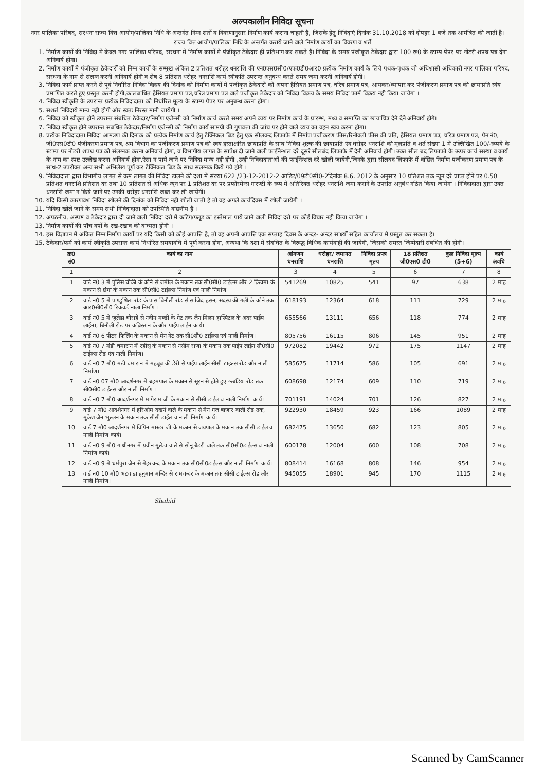अल्पकालीन निविदा सूचना
नगर पालिका परिषद, सरधना राज्य वित्त आयोग/पालिका निधि के अन्तर्गत निम्न शर्तो व विवरणानुसार निर्माण कार्य कराना चाहती है, जिसके हेतु निविदाएं दिनांक 31.10.2018 को दोपहर 1 बजे तक आमंत्रित की जाती है।
राज्य वित्त आयोग/पालिका निधि के अन्तर्गत कराये जाने वाले निर्माण कार्यो का विवरण व शर्तें
1. निर्माण कार्यो की निविदा मे केवल नगर पालिका परिषद, सरधना में निर्माण कार्यो मे पंजीकृत ठेकेदार ही प्रतिभाग कर सकते है। निविदा के समय पंजीकृत ठेकेदार द्वारा 100 रू0 के स्टाम्प पेपर पर नोटरी शपथ पत्र देना अनिवार्य होगा।
2. निर्माण कार्यो मे पंजीकृत ठेकेदारों को निम्न कार्यो के सम्मुख अंकित 2 प्रतिशत धरोहर धनराशि की एन0एस0सी0/एफ0डी0आर0 प्रत्येक निर्माण कार्य के लिये पृथक-पृथक जो अधिशासी अधिकारी नगर पालिका परिषद, सरधना के नाम से संलग्न करनी अनिवार्य होगी व शेष 8 प्रतिशत धरोहर धनराशि कार्य स्वीकृति उपरान्त अनुबन्ध करते समय जमा करनी अनिवार्य होगी।
3. निविदा फार्म प्राप्त करने से पूर्व निर्धारित निविदा विक्रय की दिनांक को निर्माण कार्यो मे पंजीकृत ठेकेदारों को अपना हैसियत प्रमाण पत्र, चरित्र प्रमाण पत्र, आयकर/व्यापार कर पंजीकरण प्रमाण पत्र की छायाप्रति स्वंय प्रमाणित करते हुए प्रस्तुत करनी होगी,कालबाधित हैसियत प्रमाण पत्र,चरित्र प्रमाण पत्र वाले पंजीकृत ठेकेदार को निविदा विक्रय के समय निविदा फार्म विक्रय नही किया जायेगा ।
4. निविदा स्वीकृति के उपरान्त प्रत्येक निविदादाता को निर्धारित मूल्य के स्टाम्प पेपर पर अनुबन्ध करना होगा।
5. सशर्त निविदाये मान्य नही होगी और स्वतः निरस्त मानी जायेगी ।
6. निविदा को स्वीकृत होने उपरान्त संबंधित ठेकेदार/निर्माण एजेन्सी को निर्माण कार्य करते समय अपने व्यय पर निर्माण कार्य के प्रारम्भ, मध्य व समाप्ति का छायाचित्र देने देने अनिवार्य होगे।
7. निविदा स्वीकृत होने उपरान्त संबधित ठेकेदार/निर्माण एजेन्सी को निर्माण कार्य सामग्री की गुणवत्ता की जांच पर होने वाले व्यय का वहन स्वंय करना होगा।
8. प्रत्येक निविदादाता निविदा आमंत्रण की दिनांक को प्रत्येक निर्माण कार्य हेतु टैक्निकल बिड हेतु एक सीलवन्द लिफाफे में निर्माण पंजीकरण फीस/रिनोवली फीस की प्रति, हैसियत प्रमाण पत्र, चरित्र प्रमाण पत्र, पैन नं0, जी0एस0टी0 पंजीकरण प्रमाण पत्र, श्रम विभाग का पंजीकरण प्रमाण पत्र की स्वय हस्ताक्षरित छायाप्रति के साथ निविदा शुल्क की छायाप्रति एंव धरोहर धनराशि की मूलप्रति व शर्त संख्या 1 में उल्लिखित 100/-रूपये के स्टाम्प पर नोटरी शपथ पत्र को संलग्नक करना अनिवार्य होगा, व विभागीय लागत के सापेक्ष दी जाने वाली फाईनेन्शल दरे दूसरे सीलबंद लिफाफे में देनी अनिवार्य होगी। उक्त सील बंद लिफाफो के ऊपर कार्य सख्या व कार्य के नाम का स्पष्ट उल्लेख करना अनिवार्य होगा,ऐसा न पाये जाने पर निविदा मान्य नही होगी ,उन्ही निविदादाताओं की फाईनेन्शल दरे खोली जायेगी,जिनके द्वारा सीलबंद लिफाफे में वांछित निर्माण पंजीकरण प्रमाण पत्र के साथ-2 उपरोक्त अन्य सभी अभिलेख पूर्ण कर टैक्निकल बिड के साथ संलग्नक किये गये होगे ।
9. निविदादाता द्वारा विभागीय लागत से कम लागत की निविदा डालने की दशा में संख्या 622 /23-12-2012-2 आडिट/09टी0सी0-2दिनांक 8.6. 2012 के अनुसार 10 प्रतिशत तक न्यून दरे प्राप्त होने पर 0.50 प्रतिशत धनराशि प्रतिशत दर तथा 10 प्रतिशत से अधिक न्यून पर 1 प्रतिशत दर पर प्रफोरमेन्स गारण्टी के रूप में अतिरिक्त धरोहर धनराशि जमा कराने के उपरांत अनुबंध गठित किया जायेगा । निविदादाता द्वारा उक्त धनराशि जमा न किये जाने पर उनकी धरोहर धनराशि जब्त कर ली जायेगी।
10. यदि किसी कारणवश निविदा खोलने की दिनांक को निविदा नही खोली जाती है तो वह अगले कार्यदिवस में खोली जायेगी ।
11. निविदा खोले जाने के समय सभी निविदादाता को उपस्थिति वांछनीय है ।
12. अपठनीय, अस्पष्ट व ठेकेदार द्वारा दी जाने वाली निविदा दरो में कटिंग/फ्लूड का इस्तेमाल पाये जाने वाली निविदा दरो पर कोई विचार नही किया जायेगा ।
13. निर्माण कार्यो की पॉच वर्षो के रख-रखाव की बाध्यता होगी ।
14. इस विज्ञापन में अंकित निम्न निर्माण कार्यो पर यदि किसी को कोई आपत्ति है, तो वह अपनी आपत्ति एक सप्ताह दिवस के अन्दर- अन्दर साक्ष्यों सहित कार्यालय मे प्रस्तुत कर सकता है।
15. ठेकेदार/फर्म को कार्य स्वीकृति उपरान्त कार्य निर्धारित समयावधि में पूर्ण करना होगा, अन्यथा कि दशा में संबधित के विरूद्ध विधिक कार्यवाही की जायेगी, जिसकी समस्त जिम्मेदारी संबधित की होगी।
| क्र0 सं0 | कार्य का नाम | आंगणन धनराशि | धरोहर/ जमानत धनराशि | निविदा प्रपत्र मूल्य | 18 प्रतिशत जी0एस0 टी0 | कुल निविदा मूल्य (5+6) | कार्य अवधि |
| --- | --- | --- | --- | --- | --- | --- | --- |
| 1 | 2 | 3 | 4 | 5 | 6 | 7 | 8 |
| 1 | वार्ड न0 3 में पुलिस चौकी के कोने से जमील के मकान तक सी0सी0 टाईल्स और 2 क्रिचमा के मकान से छंगा के मकान तक सी0सी0 टाईल्स निर्माण एवं नाली निर्माण | 541269 | 10825 | 541 | 97 | 638 | 2 माह |
| 2 | वार्ड न0 5 में पाण्डुशिला रोड के पास बिनौली रोड से साजिद हसन, सदस्य की गली के कोने तक आर0सी0सी0 रिकवर्ड नाला निर्माण। | 618193 | 12364 | 618 | 111 | 729 | 2 माह |
| 3 | वार्ड न0 5 मे जुलेढा चौराहे से नवीन मण्डी के गेट तक जैन मिलन हास्पिटल के अदर पाईप लाईन।, बिनौली रोड पर कब्रिस्तान के और पाईप लाईन कार्य। | 655566 | 13111 | 656 | 118 | 774 | 2 माह |
| 4 | वार्ड न0 6 पीटर फिलिंग के मकान से मेन गेट तक सी0सी0 टाईल्स एवं नाली निर्माण। | 805756 | 16115 | 806 | 145 | 951 | 2 माह |
| 5 | वार्ड न0 7 मंडी चमारान में रहीसू के मकान से नसीम राणा के मकान तक पाईप लाईन सी0सी0 टाईल्स रोड एंव नाली निर्माण। | 972082 | 19442 | 972 | 175 | 1147 | 2 माह |
| 6 | वार्ड न0 7 मौ0 मंडी चमारान मे महबूब की डेरी से पाईप लाईन सीसी टाइल्स रोड और नाली निर्माण। | 585675 | 11714 | 586 | 105 | 691 | 2 माह |
| 7 | वार्ड न0 07 मौ0 आदर्शनगर में ब्रहमपाल के मकान से सूरन से होते हुए छबडिया रोड तक सी0सी0 टाईल्स और नाली निर्माण। | 608698 | 12174 | 609 | 110 | 719 | 2 माह |
| 8 | वार्ड न0 7 मौ0 आदर्शनगर में मांगेराम जी के मकान से सीसी टाईल व नाली निर्माण कार्य। | 701191 | 14024 | 701 | 126 | 827 | 2 माह |
| 9 | वार्ड 7 मौ0 आदर्शनगर में हरिओम दखने वाले के मकान से मैन गज बाजार वाली रोड तक, मुकेश जैन भुल्लन के मकान तक सीसी टाईल व नाली निर्माण कार्य। | 922930 | 18459 | 923 | 166 | 1089 | 2 माह |
| 10 | वार्ड 7 मौ0 आदर्शनगर मे विपिन मास्टर जी के मकान से जयपाल के मकान तक सीसी टाईल व नाली निर्माण कार्य। | 682475 | 13650 | 682 | 123 | 805 | 2 माह |
| 11 | वार्ड न0 9 मौ0 गांधीनगर में प्रवीन मुलेडा वाले से सोनू बैटरी वाले तक सी0सी0टाईल्स व नाली निर्माण कार्य। | 600178 | 12004 | 600 | 108 | 708 | 2 माह |
| 12 | वार्ड न0 9 मे धर्मपुरा जैन से मेहरचन्द के मकान तक सी0सी0टाईल्स और नाली निर्माण कार्य। | 808414 | 16168 | 808 | 146 | 954 | 2 माह |
| 13 | वार्ड न0 10 मौ0 भटवाडा हनुमान मन्दिर से रामचन्दर के मकान तक सीसी टाईल्स रोड और नाली निर्माण। | 945055 | 18901 | 945 | 170 | 1115 | 2 माह |
Shahid
Scanned by CamScanner